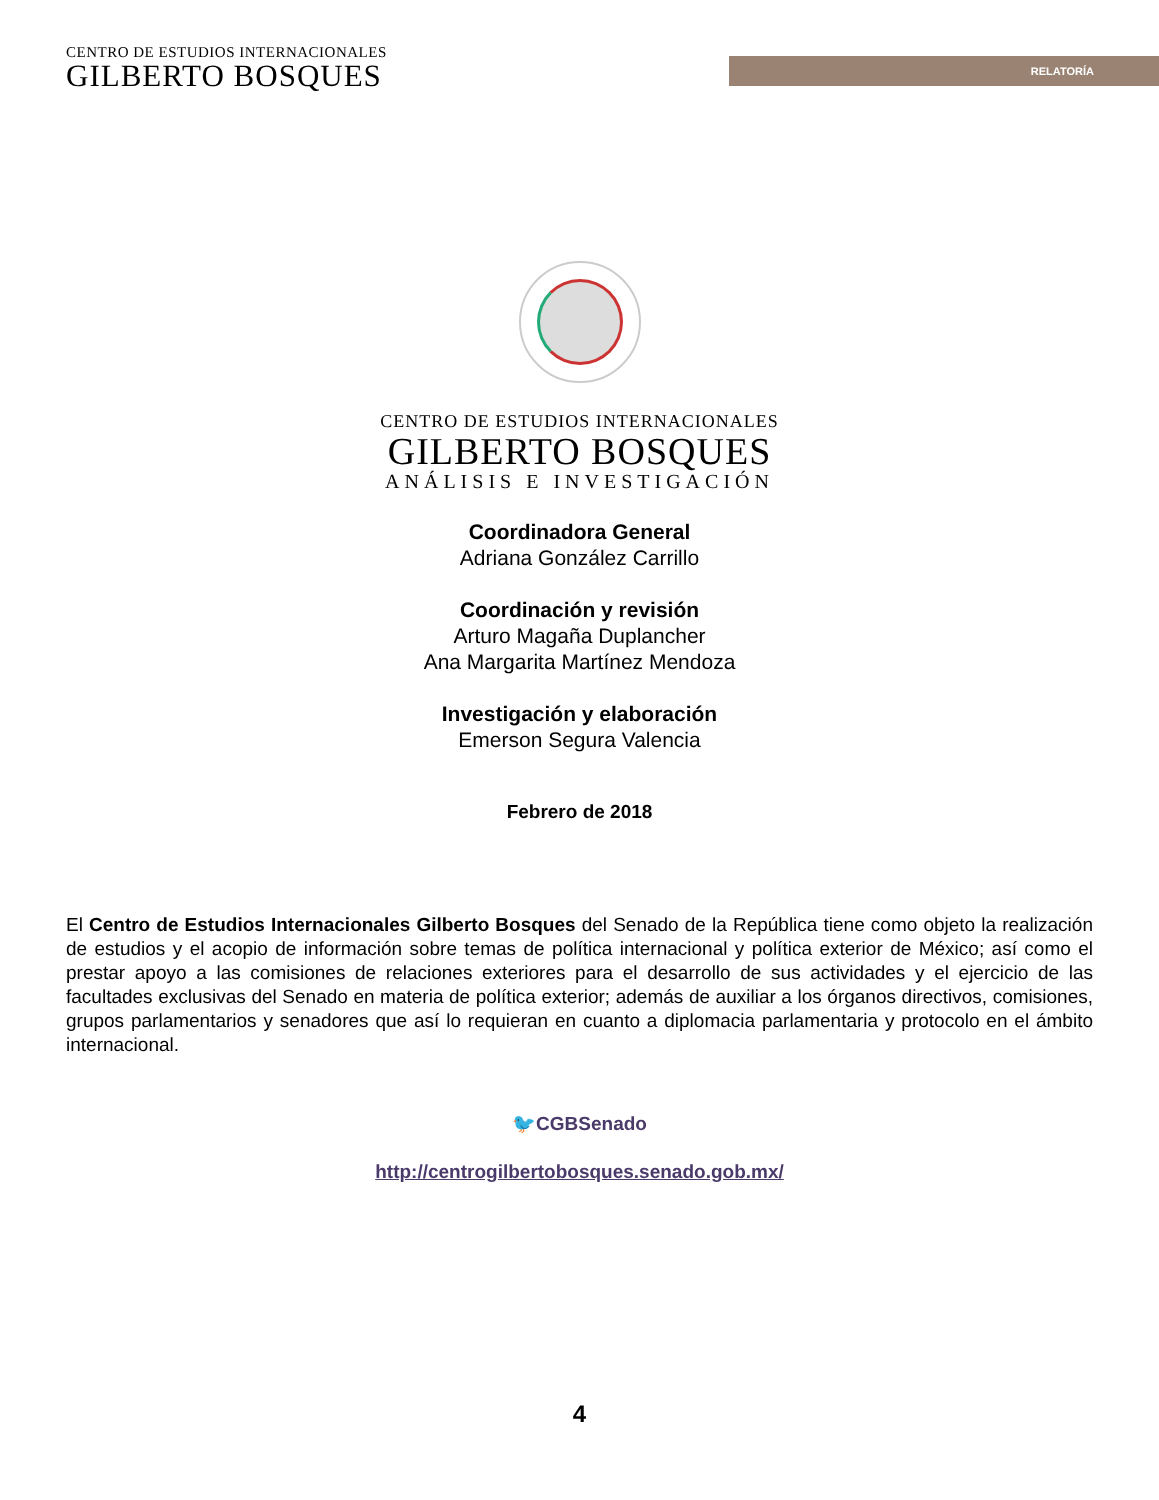CENTRO DE ESTUDIOS INTERNACIONALES
GILBERTO BOSQUES
RELATORÍA
CENTRO DE ESTUDIOS INTERNACIONALES
GILBERTO BOSQUES
ANÁLISIS E INVESTIGACIÓN
Coordinadora General
Adriana González Carrillo
Coordinación y revisión
Arturo Magaña Duplancher
Ana Margarita Martínez Mendoza
Investigación y elaboración
Emerson Segura Valencia
Febrero de 2018
El Centro de Estudios Internacionales Gilberto Bosques del Senado de la República tiene como objeto la realización de estudios y el acopio de información sobre temas de política internacional y política exterior de México; así como el prestar apoyo a las comisiones de relaciones exteriores para el desarrollo de sus actividades y el ejercicio de las facultades exclusivas del Senado en materia de política exterior; además de auxiliar a los órganos directivos, comisiones, grupos parlamentarios y senadores que así lo requieran en cuanto a diplomacia parlamentaria y protocolo en el ámbito internacional.
🐦CGBSenado
http://centrogilbertobosques.senado.gob.mx/
4